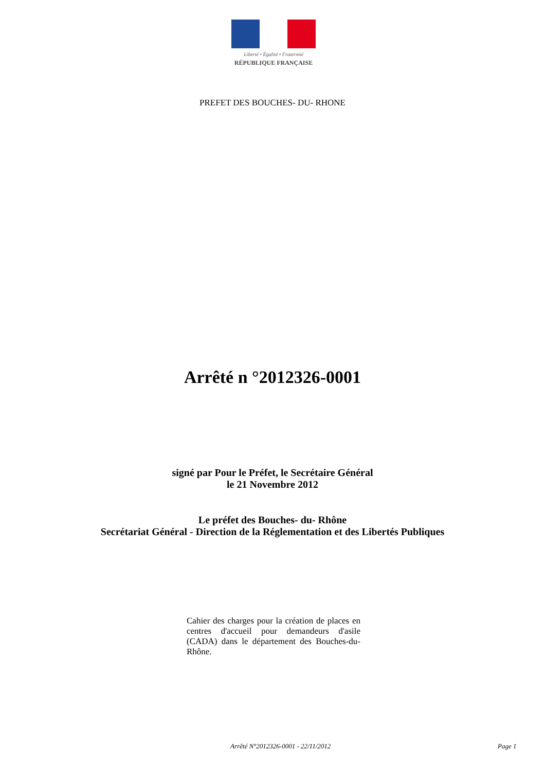Liberté • Égalité • Fraternité
RÉPUBLIQUE FRANÇAISE
PREFET DES BOUCHES- DU- RHONE
Arrêté n °2012326-0001
signé par Pour le Préfet, le Secrétaire Général
le 21 Novembre 2012
Le préfet des Bouches- du- Rhône
Secrétariat Général - Direction de la Réglementation et des Libertés Publiques
Cahier des charges pour la création de places en centres d'accueil pour demandeurs d'asile (CADA) dans le département des Bouches-du- Rhône.
Arrêté N°2012326-0001 - 22/11/2012 Page 1